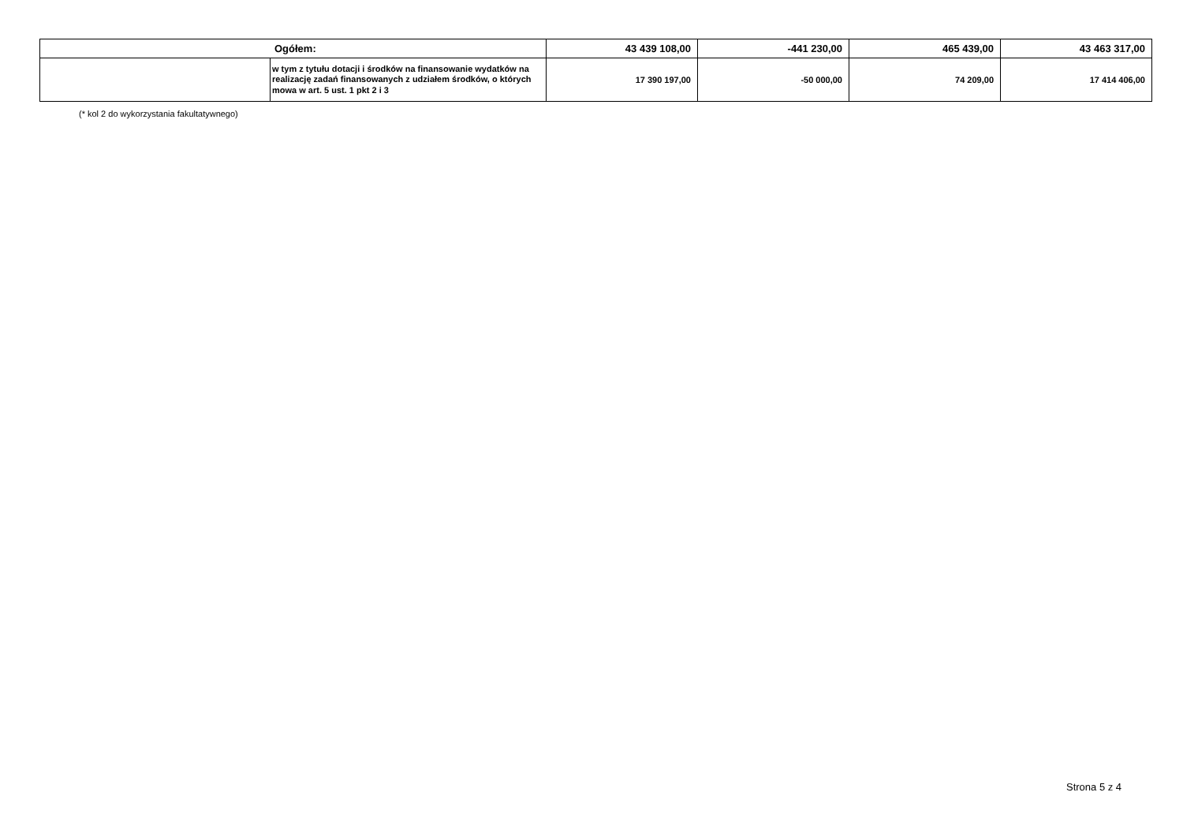| Ogółem: | | 43 439 108,00 | -441 230,00 | 465 439,00 | 43 463 317,00 |
| | w tym z tytułu dotacji i środków na finansowanie wydatków na realizację zadań finansowanych z udziałem środków, o których mowa w art. 5 ust. 1 pkt 2 i 3 | 17 390 197,00 | -50 000,00 | 74 209,00 | 17 414 406,00 |
(* kol 2 do wykorzystania fakultatywnego)
Strona 5 z 4